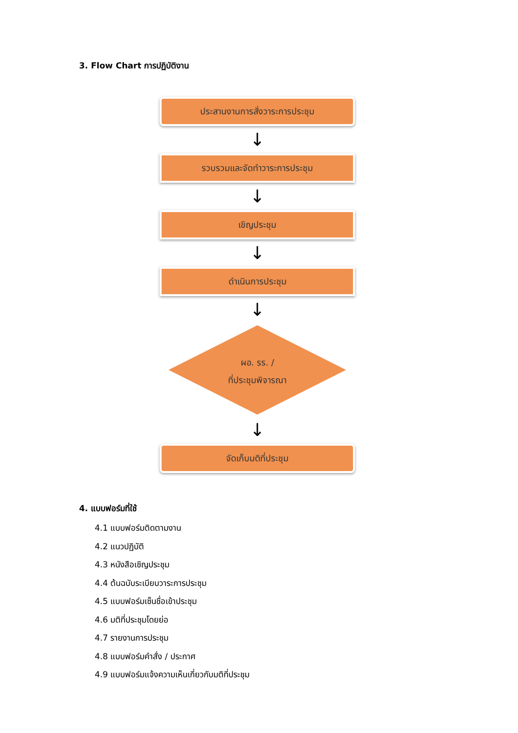3. Flow Chart การปฏิบัติงาน
ประสานงานการสั่งวาระการประชุม
↓
รวบรวมและจัดทำวาระการประชุม
↓
เชิญประชุม
↓
ดำเนินการประชุม
↓
ผอ. รร. /
ที่ประชุมพิจารณา
↓
จัดเก็บมติที่ประชุม
4. แบบฟอร์มที่ใช้
4.1 แบบฟอร์มติดตามงาน
4.2 แนวปฏิบัติ
4.3 หนังสือเชิญประชุม
4.4 ต้นฉบับระเบียบวาระการประชุม
4.5 แบบฟอร์มเซ็นชื่อเข้าประชุม
4.6 มติที่ประชุมโดยย่อ
4.7 รายงานการประชุม
4.8 แบบฟอร์มคำสั่ง / ประกาศ
4.9 แบบฟอร์มแจ้งความเห็นเกี่ยวกับมติที่ประชุม